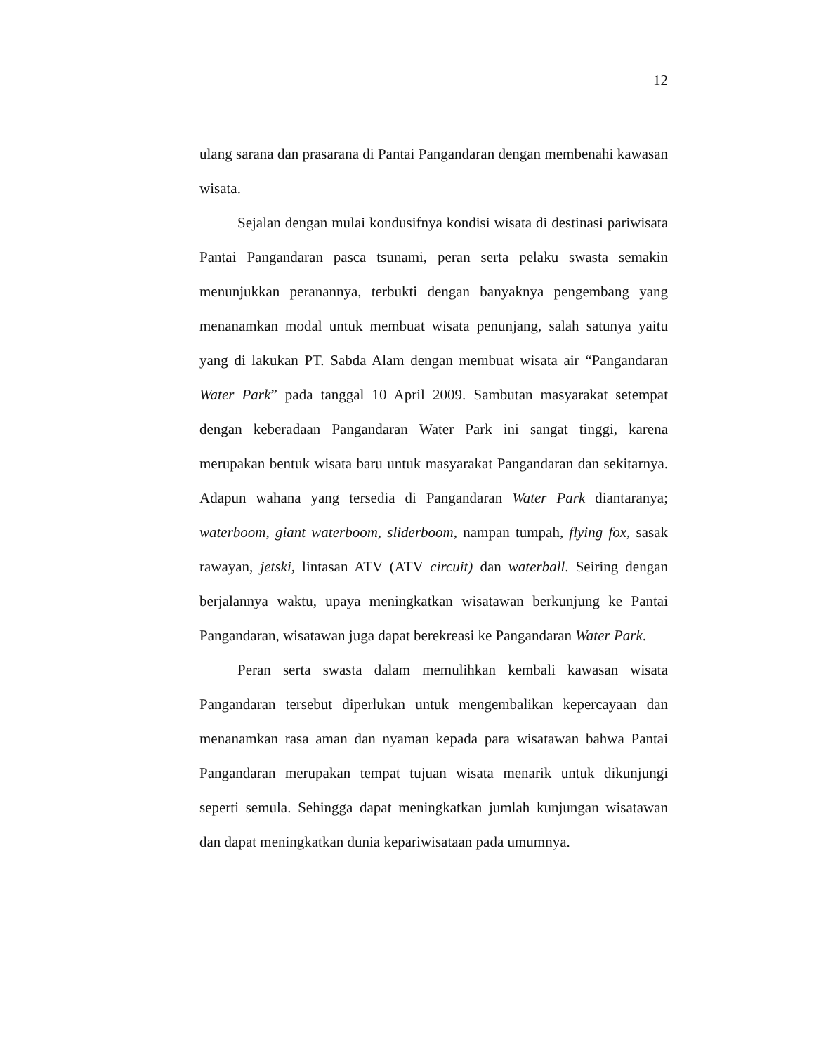12
ulang sarana dan prasarana di Pantai Pangandaran dengan membenahi kawasan wisata.
Sejalan dengan mulai kondusifnya kondisi wisata di destinasi pariwisata Pantai Pangandaran pasca tsunami, peran serta pelaku swasta semakin menunjukkan peranannya, terbukti dengan banyaknya pengembang yang menanamkan modal untuk membuat wisata penunjang, salah satunya yaitu yang di lakukan PT. Sabda Alam dengan membuat wisata air “Pangandaran Water Park” pada tanggal 10 April 2009. Sambutan masyarakat setempat dengan keberadaan Pangandaran Water Park ini sangat tinggi, karena merupakan bentuk wisata baru untuk masyarakat Pangandaran dan sekitarnya. Adapun wahana yang tersedia di Pangandaran Water Park diantaranya; waterboom, giant waterboom, sliderboom, nampan tumpah, flying fox, sasak rawayan, jetski, lintasan ATV (ATV circuit) dan waterball. Seiring dengan berjalannya waktu, upaya meningkatkan wisatawan berkunjung ke Pantai Pangandaran, wisatawan juga dapat berekreasi ke Pangandaran Water Park.
Peran serta swasta dalam memulihkan kembali kawasan wisata Pangandaran tersebut diperlukan untuk mengembalikan kepercayaan dan menanamkan rasa aman dan nyaman kepada para wisatawan bahwa Pantai Pangandaran merupakan tempat tujuan wisata menarik untuk dikunjungi seperti semula. Sehingga dapat meningkatkan jumlah kunjungan wisatawan dan dapat meningkatkan dunia kepariwisataan pada umumnya.